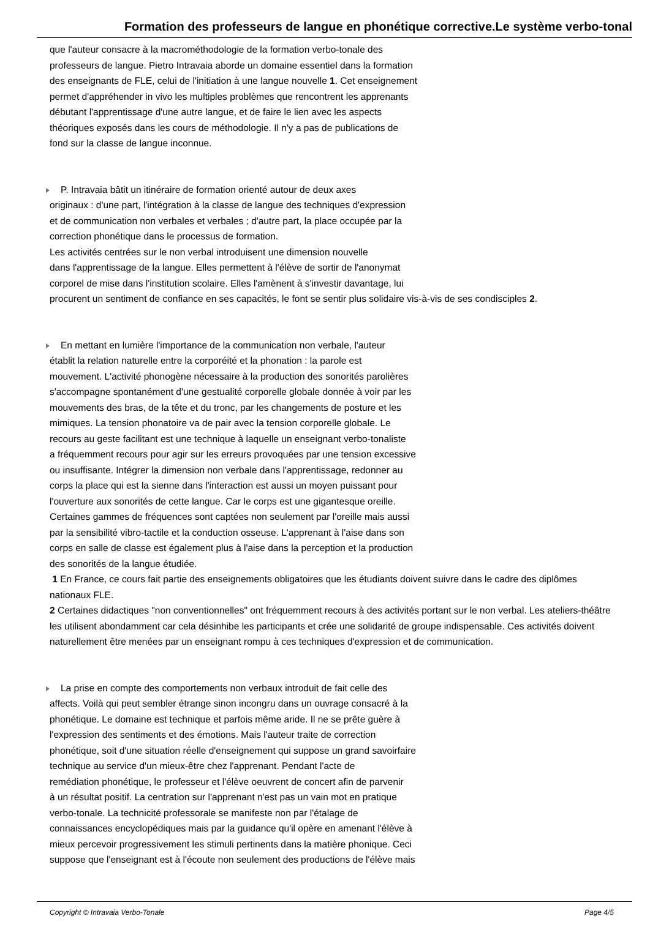Formation des professeurs de langue en phonétique corrective.Le système verbo-tonal
que l'auteur consacre à la macrométhodologie de la formation verbo-tonale des
professeurs de langue. Pietro Intravaia aborde un domaine essentiel dans la formation
des enseignants de FLE, celui de l'initiation à une langue nouvelle 1. Cet enseignement
permet d'appréhender in vivo les multiples problèmes que rencontrent les apprenants
débutant l'apprentissage d'une autre langue, et de faire le lien avec les aspects
théoriques exposés dans les cours de méthodologie. Il n'y a pas de publications de
fond sur la classe de langue inconnue.
P. Intravaia bâtit un itinéraire de formation orienté autour de deux axes
originaux : d'une part, l'intégration à la classe de langue des techniques d'expression
et de communication non verbales et verbales ; d'autre part, la place occupée par la
correction phonétique dans le processus de formation.
Les activités centrées sur le non verbal introduisent une dimension nouvelle
dans l'apprentissage de la langue. Elles permettent à l'élève de sortir de l'anonymat
corporel de mise dans l'institution scolaire. Elles l'amènent à s'investir davantage, lui
procurent un sentiment de confiance en ses capacités, le font se sentir plus solidaire vis-à-vis de ses condisciples 2.
En mettant en lumière l'importance de la communication non verbale, l'auteur
établit la relation naturelle entre la corporéité et la phonation : la parole est
mouvement. L'activité phonogène nécessaire à la production des sonorités parolières
s'accompagne spontanément d'une gestualité corporelle globale donnée à voir par les
mouvements des bras, de la tête et du tronc, par les changements de posture et les
mimiques. La tension phonatoire va de pair avec la tension corporelle globale. Le
recours au geste facilitant est une technique à laquelle un enseignant verbo-tonaliste
a fréquemment recours pour agir sur les erreurs provoquées par une tension excessive
ou insuffisante. Intégrer la dimension non verbale dans l'apprentissage, redonner au
corps la place qui est la sienne dans l'interaction est aussi un moyen puissant pour
l'ouverture aux sonorités de cette langue. Car le corps est une gigantesque oreille.
Certaines gammes de fréquences sont captées non seulement par l'oreille mais aussi
par la sensibilité vibro-tactile et la conduction osseuse. L'apprenant à l'aise dans son
corps en salle de classe est également plus à l'aise dans la perception et la production
des sonorités de la langue étudiée.
1 En France, ce cours fait partie des enseignements obligatoires que les étudiants doivent suivre dans le cadre des diplômes nationaux FLE.
2 Certaines didactiques "non conventionnelles" ont fréquemment recours à des activités portant sur le non verbal. Les ateliers-théâtre les utilisent abondamment car cela désinhibe les participants et crée une solidarité de groupe indispensable. Ces activités doivent naturellement être menées par un enseignant rompu à ces techniques d'expression et de communication.
La prise en compte des comportements non verbaux introduit de fait celle des
affects. Voilà qui peut sembler étrange sinon incongru dans un ouvrage consacré à la
phonétique. Le domaine est technique et parfois même aride. Il ne se prête guère à
l'expression des sentiments et des émotions. Mais l'auteur traite de correction
phonétique, soit d'une situation réelle d'enseignement qui suppose un grand savoirfaire
technique au service d'un mieux-être chez l'apprenant. Pendant l'acte de
remédiation phonétique, le professeur et l'élève oeuvrent de concert afin de parvenir
à un résultat positif. La centration sur l'apprenant n'est pas un vain mot en pratique
verbo-tonale. La technicité professorale se manifeste non par l'étalage de
connaissances encyclopédiques mais par la guidance qu'il opère en amenant l'élève à
mieux percevoir progressivement les stimuli pertinents dans la matière phonique. Ceci
suppose que l'enseignant est à l'écoute non seulement des productions de l'élève mais
Copyright © Intravaia Verbo-Tonale Page 4/5